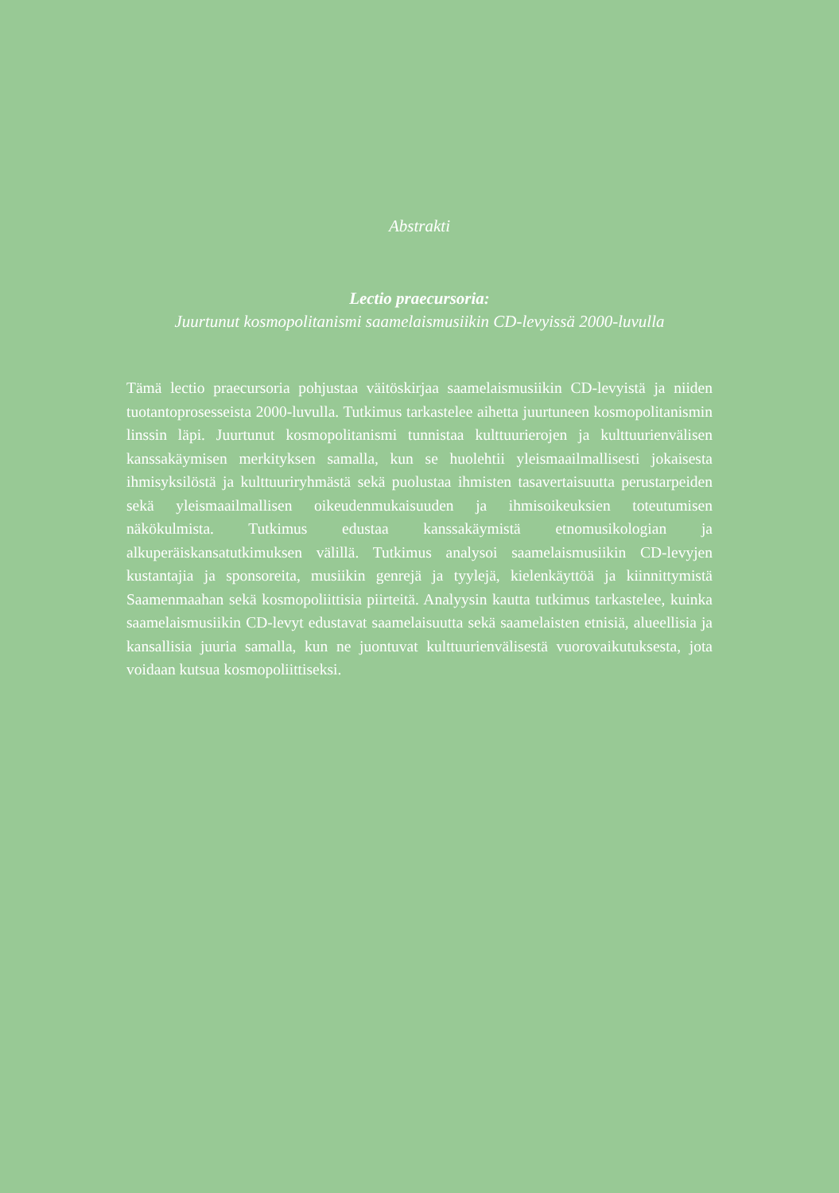Abstrakti
Lectio praecursoria:
Juurtunut kosmopolitanismi saamelaismusiikin CD-levyissä 2000-luvulla
Tämä lectio praecursoria pohjustaa väitöskirjaa saamelaismusiikin CD-levyistä ja niiden tuotantoprosesseista 2000-luvulla. Tutkimus tarkastelee aihetta juurtuneen kosmopolitanismin linssin läpi. Juurtunut kosmopolitanismi tunnistaa kulttuurierojen ja kulttuurienvälisen kanssakäymisen merkityksen samalla, kun se huolehtii yleismaailmallisesti jokaisesta ihmisyksilöstä ja kulttuuriryhmästä sekä puolustaa ihmisten tasavertaisuutta perustarpeiden sekä yleismaailmallisen oikeudenmukaisuuden ja ihmisoikeuksien toteutumisen näkökulmista. Tutkimus edustaa kanssakäymistä etnomusikologian ja alkuperäiskansatutkimuksen välillä. Tutkimus analysoi saamelaismusiikin CD-levyjen kustantajia ja sponsoreita, musiikin genrejä ja tyylejä, kielenkäyttöä ja kiinnittymistä Saamenmaahan sekä kosmopoliittisia piirteitä. Analyysin kautta tutkimus tarkastelee, kuinka saamelaismusiikin CD-levyt edustavat saamelaisuutta sekä saamelaisten etnisiä, alueellisia ja kansallisia juuria samalla, kun ne juontuvat kulttuurienvälisestä vuorovaikutuksesta, jota voidaan kutsua kosmopoliittiseksi.